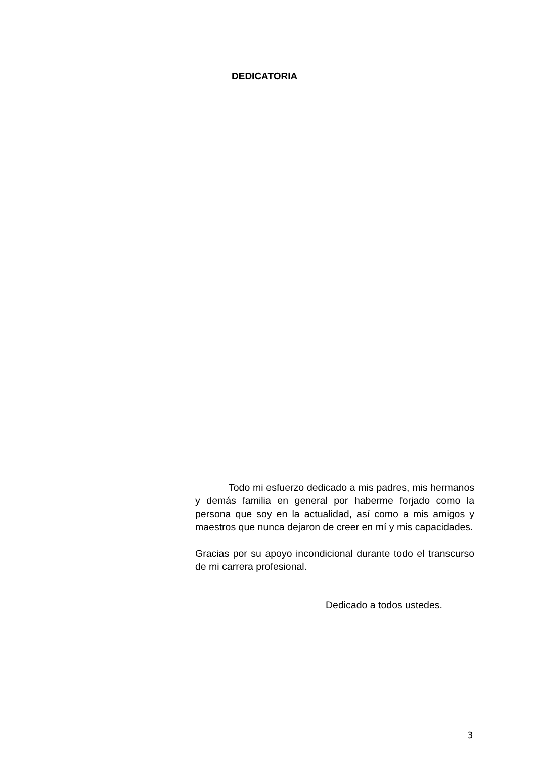DEDICATORIA
Todo mi esfuerzo dedicado a mis padres, mis hermanos y demás familia en general por haberme forjado como la persona que soy en la actualidad, así como a mis amigos y maestros que nunca dejaron de creer en mí y mis capacidades.
Gracias por su apoyo incondicional durante todo el transcurso de mi carrera profesional.
Dedicado a todos ustedes.
3